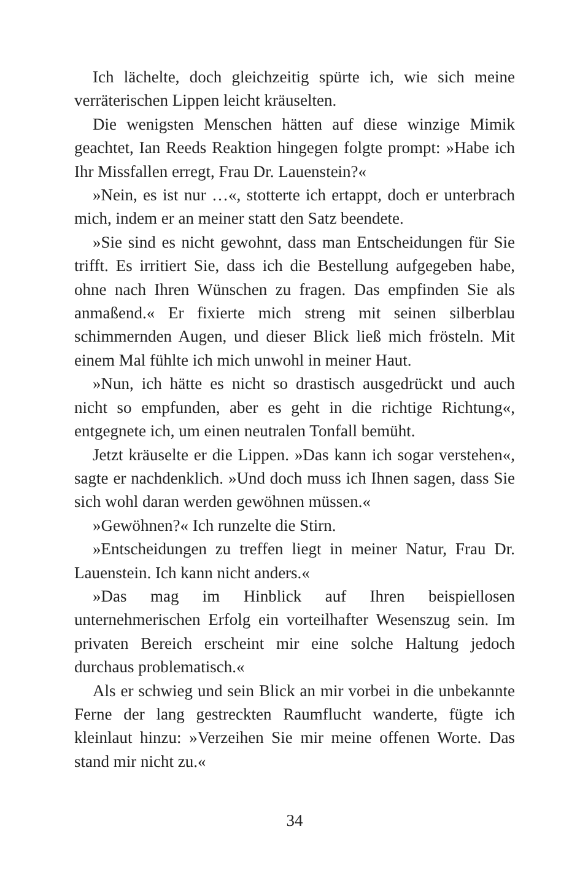Ich lächelte, doch gleichzeitig spürte ich, wie sich meine verräterischen Lippen leicht kräuselten.
Die wenigsten Menschen hätten auf diese winzige Mimik geachtet, Ian Reeds Reaktion hingegen folgte prompt: »Habe ich Ihr Missfallen erregt, Frau Dr. Lauenstein?«
»Nein, es ist nur …«, stotterte ich ertappt, doch er unterbrach mich, indem er an meiner statt den Satz beendete.
»Sie sind es nicht gewohnt, dass man Entscheidungen für Sie trifft. Es irritiert Sie, dass ich die Bestellung aufgegeben habe, ohne nach Ihren Wünschen zu fragen. Das empfinden Sie als anmaßend.« Er fixierte mich streng mit seinen silberblau schimmernden Augen, und dieser Blick ließ mich frösteln. Mit einem Mal fühlte ich mich unwohl in meiner Haut.
»Nun, ich hätte es nicht so drastisch ausgedrückt und auch nicht so empfunden, aber es geht in die richtige Richtung«, entgegnete ich, um einen neutralen Tonfall bemüht.
Jetzt kräuselte er die Lippen. »Das kann ich sogar verstehen«, sagte er nachdenklich. »Und doch muss ich Ihnen sagen, dass Sie sich wohl daran werden gewöhnen müssen.«
»Gewöhnen?« Ich runzelte die Stirn.
»Entscheidungen zu treffen liegt in meiner Natur, Frau Dr. Lauenstein. Ich kann nicht anders.«
»Das mag im Hinblick auf Ihren beispiellosen unternehmerischen Erfolg ein vorteilhafter Wesenszug sein. Im privaten Bereich erscheint mir eine solche Haltung jedoch durchaus problematisch.«
Als er schwieg und sein Blick an mir vorbei in die unbekannte Ferne der lang gestreckten Raumflucht wanderte, fügte ich kleinlaut hinzu: »Verzeihen Sie mir meine offenen Worte. Das stand mir nicht zu.«
34